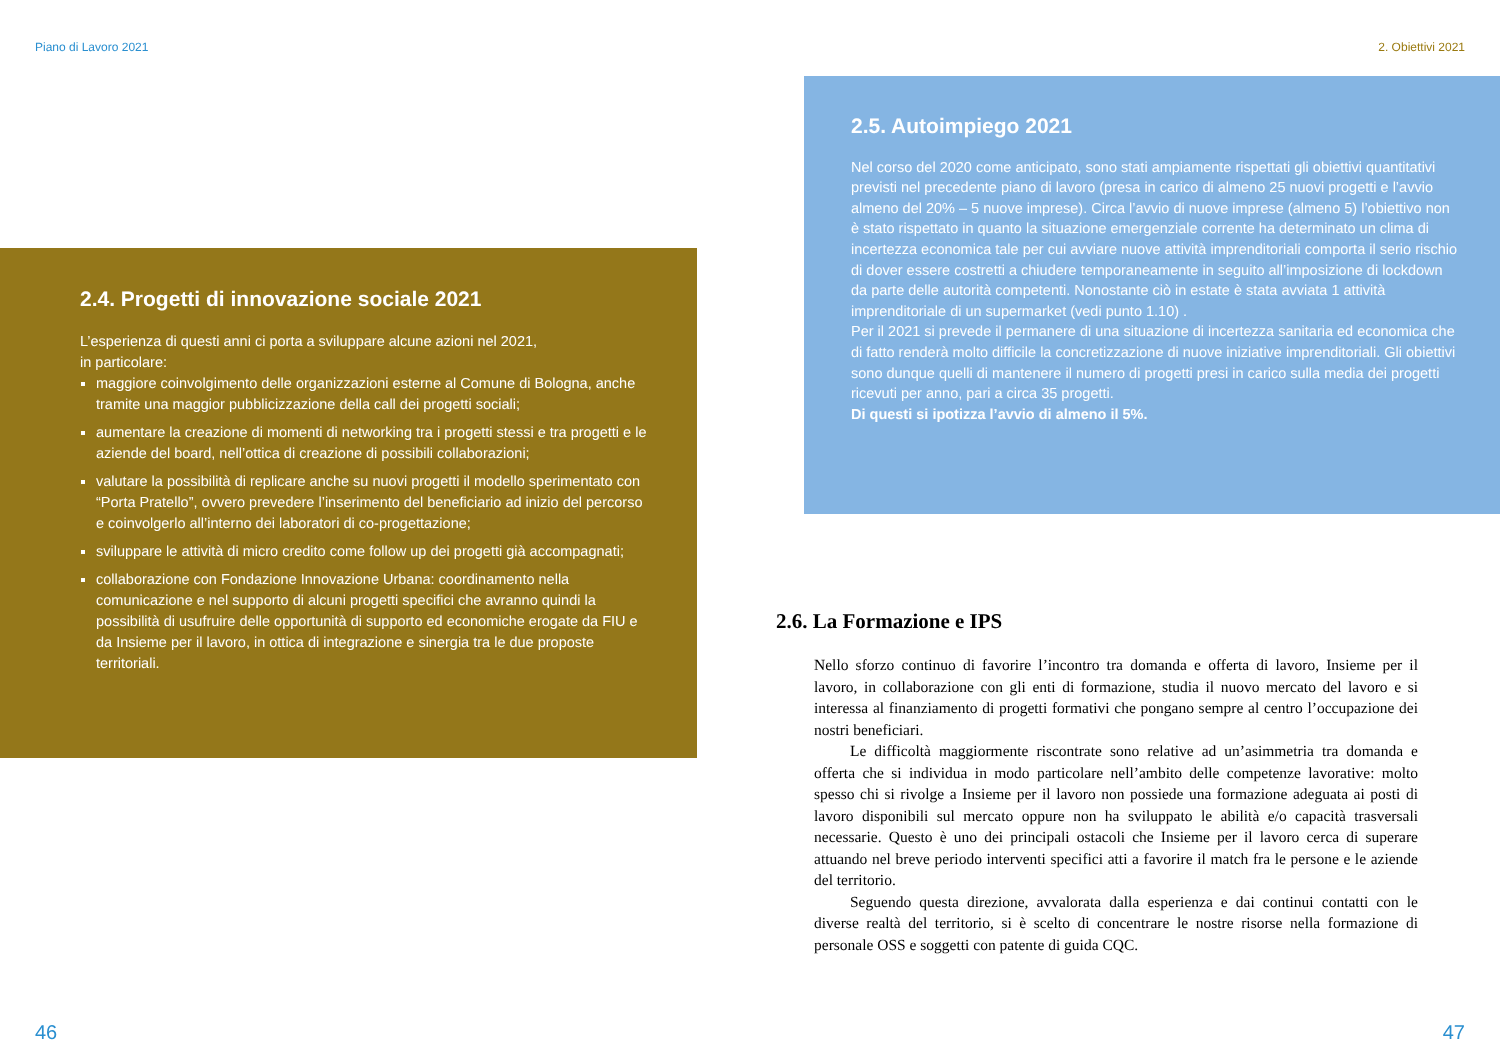Piano di Lavoro 2021
2.4. Progetti di innovazione sociale 2021
L’esperienza di questi anni ci porta a sviluppare alcune azioni nel 2021,
in particolare:
maggiore coinvolgimento delle organizzazioni esterne al Comune di Bologna, anche tramite una maggior pubblicizzazione della call dei progetti sociali;
aumentare la creazione di momenti di networking tra i progetti stessi e tra progetti e le aziende del board, nell’ottica di creazione di possibili collaborazioni;
valutare la possibilità di replicare anche su nuovi progetti il modello sperimentato con “Porta Pratello”, ovvero prevedere l’inserimento del beneficiario ad inizio del percorso e coinvolgerlo all’interno dei laboratori di co-progettazione;
sviluppare le attività di micro credito come follow up dei progetti già accompagnati;
collaborazione con Fondazione Innovazione Urbana: coordinamento nella comunicazione e nel supporto di alcuni progetti specifici che avranno quindi la possibilità di usufruire delle opportunità di supporto ed economiche erogate da FIU e da Insieme per il lavoro, in ottica di integrazione e sinergia tra le due proposte territoriali.
46
2. Obiettivi 2021
2.5. Autoimpiego 2021
Nel corso del 2020 come anticipato, sono stati ampiamente rispettati gli obiettivi quantitativi previsti nel precedente piano di lavoro (presa in carico di almeno 25 nuovi progetti e l’avvio almeno del 20% – 5 nuove imprese). Circa l’avvio di nuove imprese (almeno 5) l’obiettivo non è stato rispettato in quanto la situazione emergenziale corrente ha determinato un clima di incertezza economica tale per cui avviare nuove attività imprenditoriali comporta il serio rischio di dover essere costretti a chiudere temporaneamente in seguito all’imposizione di lockdown da parte delle autorità competenti. Nonostante ciò in estate è stata avviata 1 attività imprenditoriale di un supermarket (vedi punto 1.10) .
Per il 2021 si prevede il permanere di una situazione di incertezza sanitaria ed economica che di fatto renderà molto difficile la concretizzazione di nuove iniziative imprenditoriali. Gli obiettivi sono dunque quelli di mantenere il numero di progetti presi in carico sulla media dei progetti ricevuti per anno, pari a circa 35 progetti.
Di questi si ipotizza l’avvio di almeno il 5%.
2.6. La Formazione e IPS
Nello sforzo continuo di favorire l’incontro tra domanda e offerta di lavoro, Insieme per il lavoro, in collaborazione con gli enti di formazione, studia il nuovo mercato del lavoro e si interessa al finanziamento di progetti formativi che pongano sempre al centro l’occupazione dei nostri beneficiari.
Le difficoltà maggiormente riscontrate sono relative ad un’asimmetria tra domanda e offerta che si individua in modo particolare nell’ambito delle competenze lavorative: molto spesso chi si rivolge a Insieme per il lavoro non possiede una formazione adeguata ai posti di lavoro disponibili sul mercato oppure non ha sviluppato le abilità e/o capacità trasversali necessarie. Questo è uno dei principali ostacoli che Insieme per il lavoro cerca di superare attuando nel breve periodo interventi specifici atti a favorire il match fra le persone e le aziende del territorio.
Seguendo questa direzione, avvalorata dalla esperienza e dai continui contatti con le diverse realtà del territorio, si è scelto di concentrare le nostre risorse nella formazione di personale OSS e soggetti con patente di guida CQC.
47